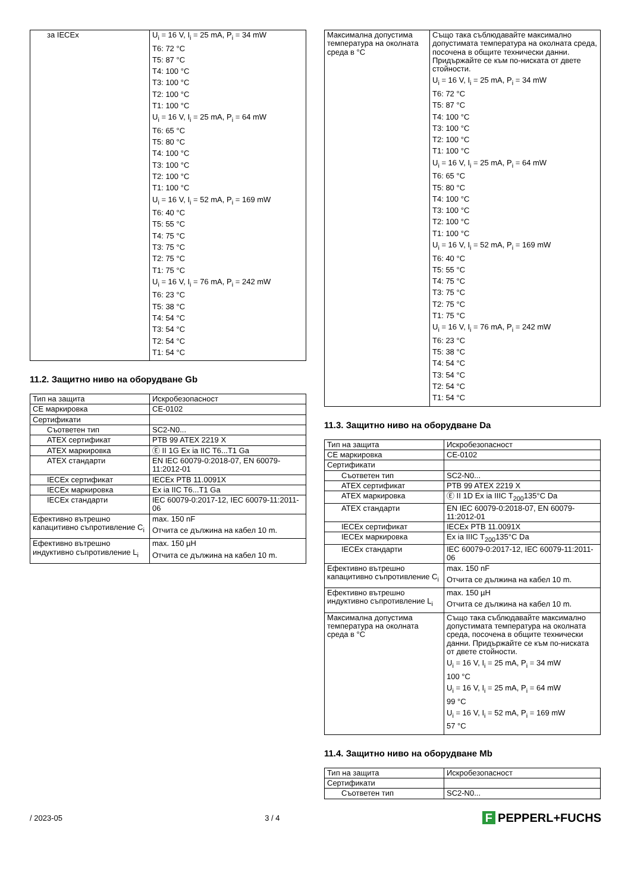| за IECEx | U<sub>i</sub> = 16 V, I<sub>i</sub> = 25 mA, P<sub>i</sub> = 34 mW T6: 72 °C T5: 87 °C T4: 100 °C T3: 100 °C T2: 100 °C T1: 100 °C U<sub>i</sub> = 16 V, I<sub>i</sub> = 25 mA, P<sub>i</sub> = 64 mW T6: 65 °C T5: 80 °C T4: 100 °C T3: 100 °C T2: 100 °C T1: 100 °C U<sub>i</sub> = 16 V, I<sub>i</sub> = 52 mA, P<sub>i</sub> = 169 mW T6: 40 °C T5: 55 °C T4: 75 °C T3: 75 °C T2: 75 °C T1: 75 °C U<sub>i</sub> = 16 V, I<sub>i</sub> = 76 mA, P<sub>i</sub> = 242 mW T6: 23 °C T5: 38 °C T4: 54 °C T3: 54 °C T2: 54 °C T1: 54 °C |
11.2. Защитно ниво на оборудване Gb
| Тип на защита | Искробезопасност |
| CE маркировка | CE-0102 |
| Сертификати | |
| Съответен тип | SC2-N0... |
| ATEX сертификат | PTB 99 ATEX 2219 X |
| ATEX маркировка | Ⓔ II 1G Ex ia IIC T6...T1 Ga |
| ATEX стандарти | EN IEC 60079-0:2018-07, EN 60079-11:2012-01 |
| IECEx сертификат | IECEx PTB 11.0091X |
| IECEx маркировка | Ex ia IIC T6...T1 Ga |
| IECEx стандарти | IEC 60079-0:2017-12, IEC 60079-11:2011-06 |
| Ефективно вътрешно капацитивно съпротивление C<sub>i</sub> | max. 150 nF Отчита се дължина на кабел 10 m. |
| Ефективно вътрешно индуктивно съпротивление L<sub>i</sub> | max. 150 µH Отчита се дължина на кабел 10 m. |
| Максимална допустима температура на околната среда в °C | Също така съблюдавайте максимално допустимата температура на околната среда, посочена в общите технически данни. Придържайте се към по-ниската от двете стойности. U<sub>i</sub> = 16 V, I<sub>i</sub> = 25 mA, P<sub>i</sub> = 34 mW T6: 72 °C T5: 87 °C T4: 100 °C T3: 100 °C T2: 100 °C T1: 100 °C U<sub>i</sub> = 16 V, I<sub>i</sub> = 25 mA, P<sub>i</sub> = 64 mW T6: 65 °C T5: 80 °C T4: 100 °C T3: 100 °C T2: 100 °C T1: 100 °C U<sub>i</sub> = 16 V, I<sub>i</sub> = 52 mA, P<sub>i</sub> = 169 mW T6: 40 °C T5: 55 °C T4: 75 °C T3: 75 °C T2: 75 °C T1: 75 °C U<sub>i</sub> = 16 V, I<sub>i</sub> = 76 mA, P<sub>i</sub> = 242 mW T6: 23 °C T5: 38 °C T4: 54 °C T3: 54 °C T2: 54 °C T1: 54 °C |
11.3. Защитно ниво на оборудване Da
| Тип на защита | Искробезопасност |
| CE маркировка | CE-0102 |
| Сертификати | |
| Съответен тип | SC2-N0... |
| ATEX сертификат | PTB 99 ATEX 2219 X |
| ATEX маркировка | Ⓔ II 1D Ex ia IIIC T<sub>200</sub>135°C Da |
| ATEX стандарти | EN IEC 60079-0:2018-07, EN 60079-11:2012-01 |
| IECEx сертификат | IECEx PTB 11.0091X |
| IECEx маркировка | Ex ia IIIC T<sub>200</sub>135°C Da |
| IECEx стандарти | IEC 60079-0:2017-12, IEC 60079-11:2011-06 |
| Ефективно вътрешно капацитивно съпротивление C<sub>i</sub> | max. 150 nF Отчита се дължина на кабел 10 m. |
| Ефективно вътрешно индуктивно съпротивление L<sub>i</sub> | max. 150 µH Отчита се дължина на кабел 10 m. |
| Максимална допустима температура на околната среда в °C | Също така съблюдавайте максимално допустимата температура на околната среда, посочена в общите технически данни. Придържайте се към по-ниската от двете стойности. U<sub>i</sub> = 16 V, I<sub>i</sub> = 25 mA, P<sub>i</sub> = 34 mW 100 °C U<sub>i</sub> = 16 V, I<sub>i</sub> = 25 mA, P<sub>i</sub> = 64 mW 99 °C U<sub>i</sub> = 16 V, I<sub>i</sub> = 52 mA, P<sub>i</sub> = 169 mW 57 °C |
11.4. Защитно ниво на оборудване Mb
| Тип на защита | Искробезопасност |
| Сертификати | |
| Съответен тип | SC2-N0... |
/ 2023-05 3 / 4 F PEPPERL+FUCHS